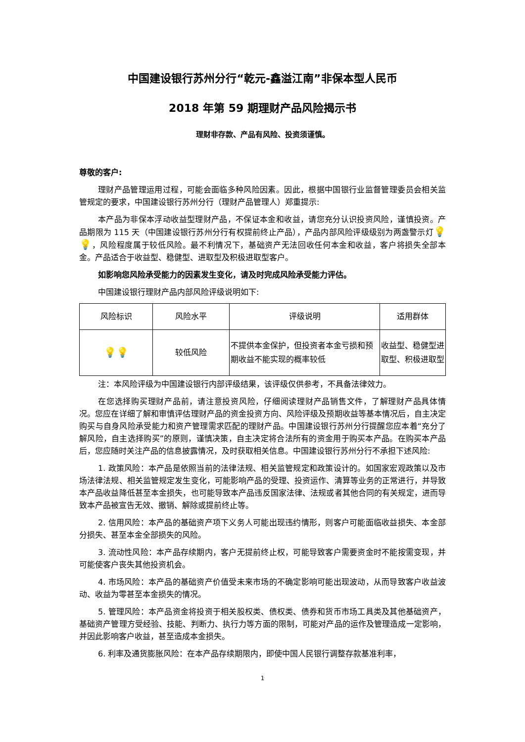中国建设银行苏州分行“乾元-鑫溢江南”非保本型人民币
2018 年第 59 期理财产品风险揭示书
理财非存款、产品有风险、投资须谨慎。
尊敬的客户:
理财产品管理运用过程，可能会面临多种风险因素。因此，根据中国银行业监督管理委员会相关监管规定的要求，中国建设银行苏州分行（理财产品管理人）郑重提示:
本产品为非保本浮动收益型理财产品，不保证本金和收益，请您充分认识投资风险，谨慎投资。产品期限为 115 天（中国建设银行苏州分行有权提前终止产品），产品内部风险评级级别为两盏警示灯💡💡，风险程度属于较低风险。最不利情况下，基础资产无法回收任何本金和收益，客户将损失全部本金。产品适合于收益型、稳健型、进取型及积极进取型客户。
如影响您风险承受能力的因素发生变化，请及时完成风险承受能力评估。
中国建设银行理财产品内部风险评级说明如下:
| 风险标识 | 风险水平 | 评级说明 | 适用群体 |
| --- | --- | --- | --- |
| 💡💡 | 较低风险 | 不提供本金保护，但投资者本金亏损和预期收益不能实现的概率较低 | 收益型、稳健型进取型、积极进取型 |
注：本风险评级为中国建设银行内部评级结果，该评级仅供参考，不具备法律效力。
在您选择购买理财产品前，请注意投资风险，仔细阅读理财产品销售文件，了解理财产品具体情况。您应在详细了解和审慎评估理财产品的资金投资方向、风险评级及预期收益等基本情况后，自主决定购买与自身风险承受能力和资产管理需求匹配的理财产品。中国建设银行苏州分行提醒您应本着“充分了解风险，自主选择购买”的原则，谨慎决策，自主决定将合法所有的资金用于购买本产品。在购买本产品后，您应随时关注产品的信息披露情况，及时获取相关信息。中国建设银行苏州分行不承担下述风险:
1. 政策风险：本产品是依照当前的法律法规、相关监管规定和政策设计的。如国家宏观政策以及市场法律法规、相关监管规定发生变化，可能影响产品的受理、投资运作、清算等业务的正常进行，并导致本产品收益降低甚至本金损失，也可能导致本产品违反国家法律、法规或者其他合同的有关规定，进而导致本产品被宣告无效、撤销、解除或提前终止等。
2. 信用风险：本产品的基础资产项下义务人可能出现违约情形，则客户可能面临收益损失、本金部分损失、甚至本金全部损失的风险。
3. 流动性风险：本产品存续期内，客户无提前终止权，可能导致客户需要资金时不能按需变现，并可能使客户丧失其他投资机会。
4. 市场风险：本产品的基础资产价值受未来市场的不确定影响可能出现波动，从而导致客户收益波动、收益为零甚至本金损失的情况。
5. 管理风险：本产品资金将投资于相关股权类、债权类、债券和货币市场工具类及其他基础资产，基础资产管理方受经验、技能、判断力、执行力等方面的限制，可能对产品的运作及管理造成一定影响，并因此影响客户收益，甚至造成本金损失。
6. 利率及通货膨胀风险：在本产品存续期限内，即使中国人民银行调整存款基准利率，
1